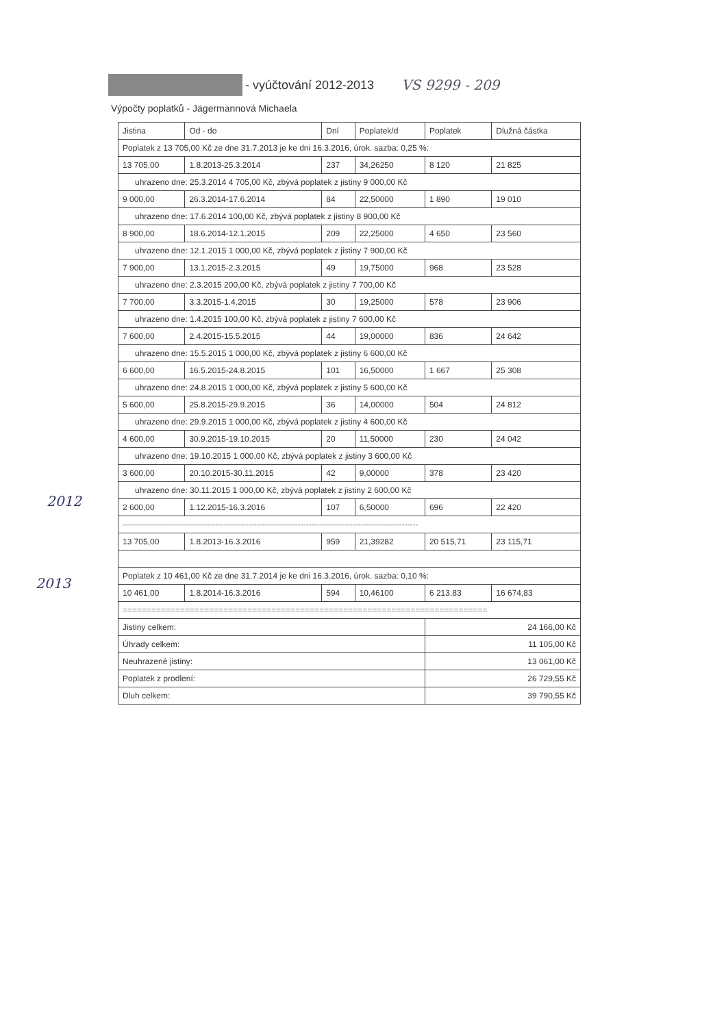- vyúčtování 2012-2013 VS 9299 - 209
Výpočty poplatků - Jägermannová Michaela
| Jistina | Od - do | Dní | Poplatek/d | Poplatek | Dlužná částka |
| --- | --- | --- | --- | --- | --- |
| Poplatek z 13 705,00 Kč ze dne 31.7.2013 je ke dni 16.3.2016, úrok. sazba: 0,25 %: | | | | | |
| 13 705,00 | 1.8.2013-25.3.2014 | 237 | 34,26250 | 8 120 | 21 825 |
| uhrazeno dne: 25.3.2014 4 705,00 Kč, zbývá poplatek z jistiny 9 000,00 Kč | | | | | |
| 9 000,00 | 26.3.2014-17.6.2014 | 84 | 22,50000 | 1 890 | 19 010 |
| uhrazeno dne: 17.6.2014 100,00 Kč, zbývá poplatek z jistiny 8 900,00 Kč | | | | | |
| 8 900,00 | 18.6.2014-12.1.2015 | 209 | 22,25000 | 4 650 | 23 560 |
| uhrazeno dne: 12.1.2015 1 000,00 Kč, zbývá poplatek z jistiny 7 900,00 Kč | | | | | |
| 7 900,00 | 13.1.2015-2.3.2015 | 49 | 19,75000 | 968 | 23 528 |
| uhrazeno dne: 2.3.2015 200,00 Kč, zbývá poplatek z jistiny 7 700,00 Kč | | | | | |
| 7 700,00 | 3.3.2015-1.4.2015 | 30 | 19,25000 | 578 | 23 906 |
| uhrazeno dne: 1.4.2015 100,00 Kč, zbývá poplatek z jistiny 7 600,00 Kč | | | | | |
| 7 600,00 | 2.4.2015-15.5.2015 | 44 | 19,00000 | 836 | 24 642 |
| uhrazeno dne: 15.5.2015 1 000,00 Kč, zbývá poplatek z jistiny 6 600,00 Kč | | | | | |
| 6 600,00 | 16.5.2015-24.8.2015 | 101 | 16,50000 | 1 667 | 25 308 |
| uhrazeno dne: 24.8.2015 1 000,00 Kč, zbývá poplatek z jistiny 5 600,00 Kč | | | | | |
| 5 600,00 | 25.8.2015-29.9.2015 | 36 | 14,00000 | 504 | 24 812 |
| uhrazeno dne: 29.9.2015 1 000,00 Kč, zbývá poplatek z jistiny 4 600,00 Kč | | | | | |
| 4 600,00 | 30.9.2015-19.10.2015 | 20 | 11,50000 | 230 | 24 042 |
| uhrazeno dne: 19.10.2015 1 000,00 Kč, zbývá poplatek z jistiny 3 600,00 Kč | | | | | |
| 3 600,00 | 20.10.2015-30.11.2015 | 42 | 9,00000 | 378 | 23 420 |
| uhrazeno dne: 30.11.2015 1 000,00 Kč, zbývá poplatek z jistiny 2 600,00 Kč | | | | | |
| 2 600,00 | 1.12.2015-16.3.2016 | 107 | 6,50000 | 696 | 22 420 |
| ------------------------------------------------------------------------------------------------------------ | | | | | |
| 13 705,00 | 1.8.2013-16.3.2016 | 959 | 21,39282 | 20 515,71 | 23 115,71 |
| Poplatek z 10 461,00 Kč ze dne 31.7.2014 je ke dni 16.3.2016, úrok. sazba: 0,10 %: | | | | | |
| 10 461,00 | 1.8.2014-16.3.2016 | 594 | 10,46100 | 6 213,83 | 16 674,83 |
| ============================================================================ | | | | | |
| Jistiny celkem: | | | | 24 166,00 Kč | |
| Úhrady celkem: | | | | 11 105,00 Kč | |
| Neuhrazené jistiny: | | | | 13 061,00 Kč | |
| Poplatek z prodlení: | | | | 26 729,55 Kč | |
| Dluh celkem: | | | | 39 790,55 Kč | |
2012
2013